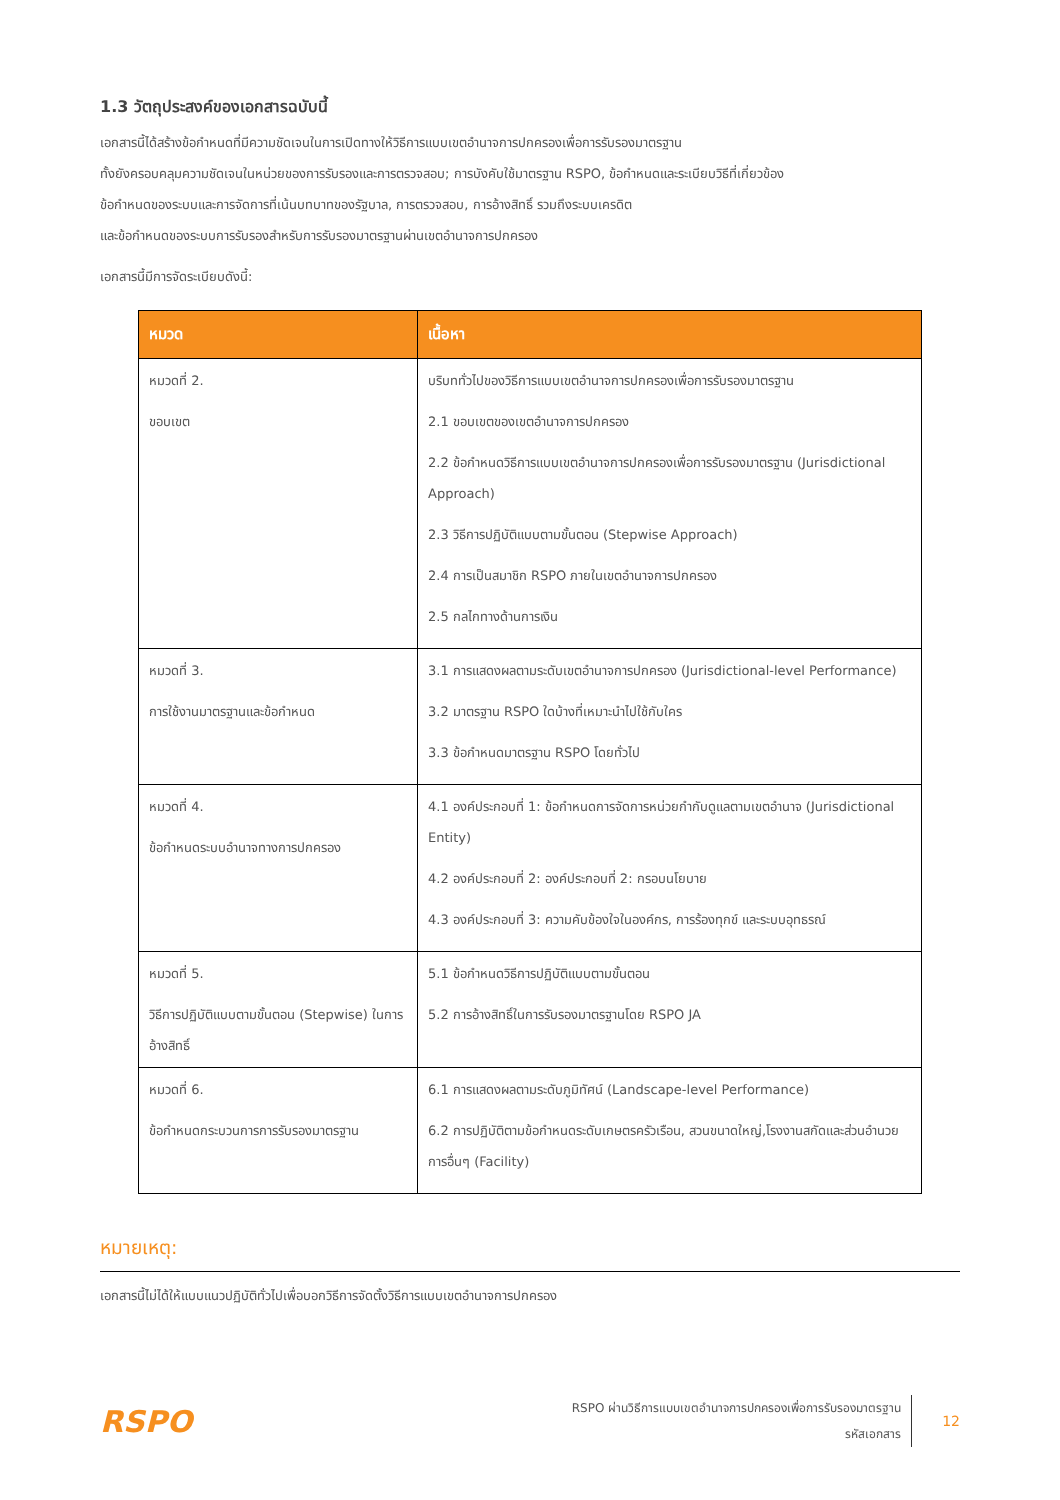1.3 วัตถุประสงค์ของเอกสารฉบับนี้
เอกสารนี้ได้สร้างข้อกำหนดที่มีความชัดเจนในการเปิดทางให้วิธีการแบบเขตอำนาจการปกครองเพื่อการรับรองมาตรฐาน
ทั้งยังครอบคลุมความชัดเจนในหน่วยของการรับรองและการตรวจสอบ; การบังคับใช้มาตรฐาน RSPO, ข้อกำหนดและระเบียบวิธีที่เกี่ยวข้อง
ข้อกำหนดของระบบและการจัดการที่เน้นบทบาทของรัฐบาล, การตรวจสอบ, การอ้างสิทธิ์ รวมถึงระบบเครดิต
และข้อกำหนดของระบบการรับรองสำหรับการรับรองมาตรฐานผ่านเขตอำนาจการปกครอง
เอกสารนี้มีการจัดระเบียบดังนี้:
| หมวด | เนื้อหา |
| --- | --- |
| หมวดที่ 2. ขอบเขต | บริบททั่วไปของวิธีการแบบเขตอำนาจการปกครองเพื่อการรับรองมาตรฐาน 2.1 ขอบเขตของเขตอำนาจการปกครอง 2.2 ข้อกำหนดวิธีการแบบเขตอำนาจการปกครองเพื่อการรับรองมาตรฐาน (Jurisdictional Approach) 2.3 วิธีการปฏิบัติแบบตามขั้นตอน (Stepwise Approach) 2.4 การเป็นสมาชิก RSPO ภายในเขตอำนาจการปกครอง 2.5 กลไกทางด้านการเงิน |
| หมวดที่ 3. การใช้งานมาตรฐานและข้อกำหนด | 3.1 การแสดงผลตามระดับเขตอำนาจการปกครอง (Jurisdictional-level Performance) 3.2 มาตรฐาน RSPO ใดบ้างที่เหมาะนำไปใช้กับใคร 3.3 ข้อกำหนดมาตรฐาน RSPO โดยทั่วไป |
| หมวดที่ 4. ข้อกำหนดระบบอำนาจทางการปกครอง | 4.1 องค์ประกอบที่ 1: ข้อกำหนดการจัดการหน่วยกำกับดูแลตามเขตอำนาจ (Jurisdictional Entity) 4.2 องค์ประกอบที่ 2: องค์ประกอบที่ 2: กรอบนโยบาย 4.3 องค์ประกอบที่ 3: ความคับข้องใจในองค์กร, การร้องทุกข์ และระบบอุทธรณ์ |
| หมวดที่ 5. วิธีการปฏิบัติแบบตามขั้นตอน (Stepwise) ในการอ้างสิทธิ์ | 5.1 ข้อกำหนดวิธีการปฏิบัติแบบตามขั้นตอน 5.2 การอ้างสิทธิ์ในการรับรองมาตรฐานโดย RSPO JA |
| หมวดที่ 6. ข้อกำหนดกระบวนการการรับรองมาตรฐาน | 6.1 การแสดงผลตามระดับภูมิทัศน์ (Landscape-level Performance) 6.2 การปฏิบัติตามข้อกำหนดระดับเกษตรครัวเรือน, สวนขนาดใหญ่,โรงงานสกัดและส่วนอำนวยการอื่นๆ (Facility) |
หมายเหตุ:
เอกสารนี้ไม่ได้ให้แบบแนวปฏิบัติทั่วไปเพื่อบอกวิธีการจัดตั้งวิธีการแบบเขตอำนาจการปกครอง
RSPO
RSPO ผ่านวิธีการแบบเขตอำนาจการปกครองเพื่อการรับรองมาตรฐาน
รหัสเอกสาร
12